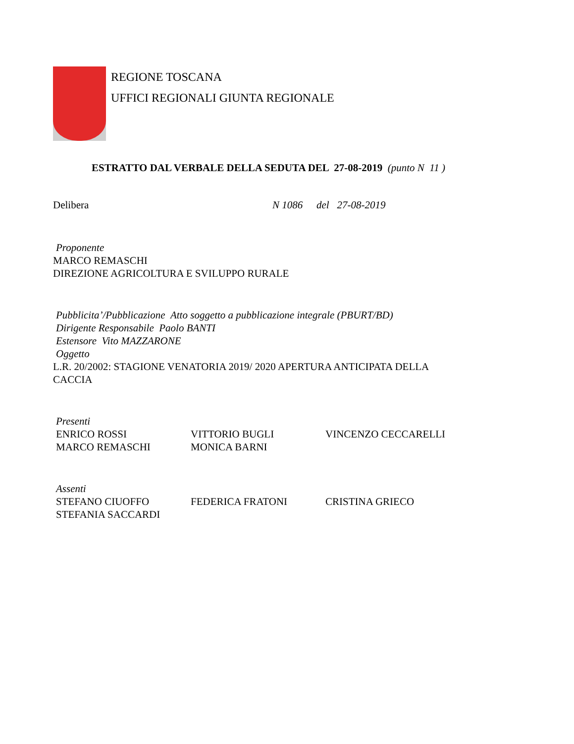REGIONE TOSCANA
UFFICI REGIONALI GIUNTA REGIONALE
ESTRATTO DAL VERBALE DELLA SEDUTA DEL 27-08-2019 (punto N 11 )
Delibera N 1086 del 27-08-2019
Proponente
MARCO REMASCHI
DIREZIONE AGRICOLTURA E SVILUPPO RURALE
Pubblicita’/Pubblicazione Atto soggetto a pubblicazione integrale (PBURT/BD)
Dirigente Responsabile Paolo BANTI
Estensore Vito MAZZARONE
Oggetto
L.R. 20/2002: STAGIONE VENATORIA 2019/ 2020 APERTURA ANTICIPATA DELLA
CACCIA
Presenti
| ENRICO ROSSI | VITTORIO BUGLI | VINCENZO CECCARELLI |
| MARCO REMASCHI | MONICA BARNI | |
Assenti
| STEFANO CIUOFFO | FEDERICA FRATONI | CRISTINA GRIECO |
| STEFANIA SACCARDI | | |